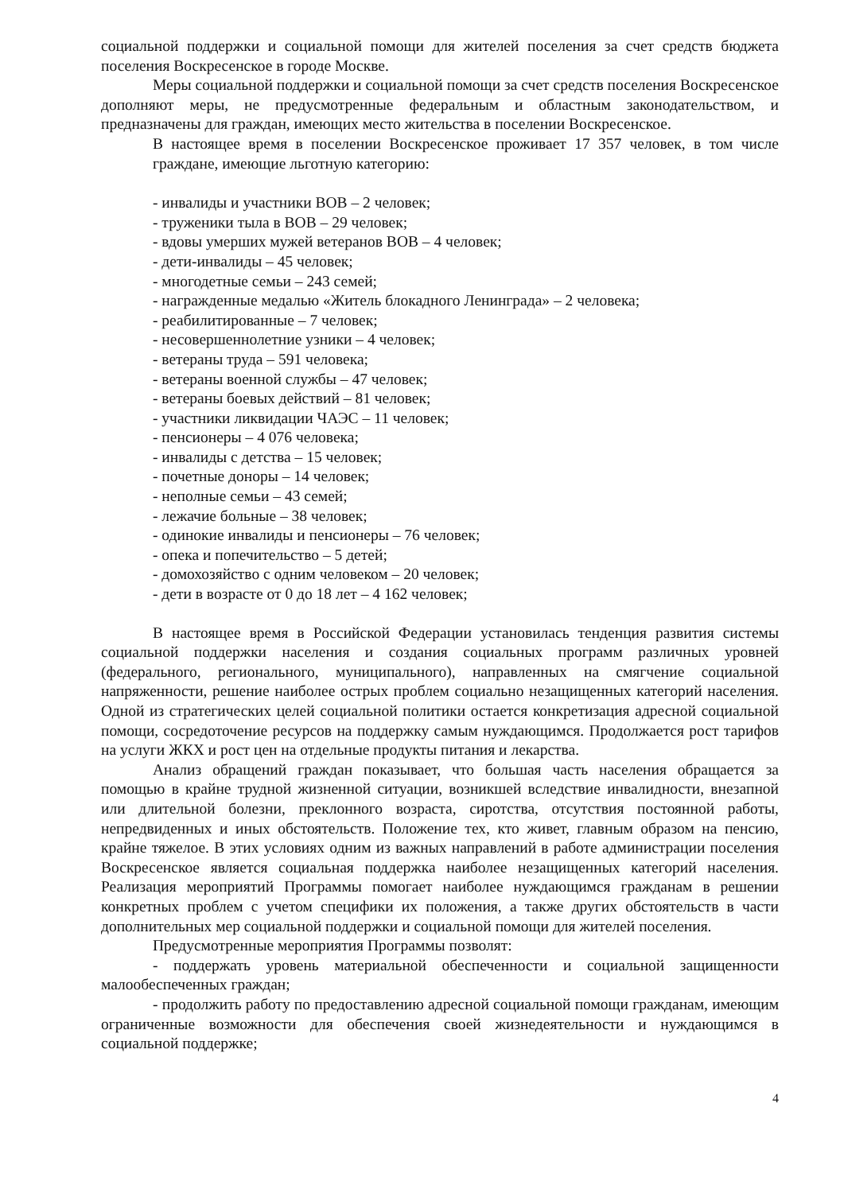социальной поддержки и социальной помощи для жителей поселения за счет средств бюджета поселения Воскресенское в городе Москве.
Меры социальной поддержки и социальной помощи за счет средств поселения Воскресенское дополняют меры, не предусмотренные федеральным и областным законодательством, и предназначены для граждан, имеющих место жительства в поселении Воскресенское.
В настоящее время в поселении Воскресенское проживает 17 357 человек, в том числе граждане, имеющие льготную категорию:
- инвалиды и участники ВОВ – 2 человек;
- труженики тыла в ВОВ – 29 человек;
- вдовы умерших мужей ветеранов ВОВ – 4 человек;
- дети-инвалиды – 45 человек;
- многодетные семьи – 243 семей;
- награжденные медалью «Житель блокадного Ленинграда» – 2 человека;
- реабилитированные – 7 человек;
- несовершеннолетние узники – 4 человек;
- ветераны труда – 591 человека;
- ветераны военной службы – 47 человек;
- ветераны боевых действий – 81 человек;
- участники ликвидации ЧАЭС – 11 человек;
- пенсионеры – 4 076 человека;
- инвалиды с детства – 15 человек;
- почетные доноры – 14 человек;
- неполные семьи – 43 семей;
- лежачие больные – 38 человек;
- одинокие инвалиды и пенсионеры – 76 человек;
- опека и попечительство – 5 детей;
- домохозяйство с одним человеком – 20 человек;
- дети в возрасте от 0 до 18 лет – 4 162 человек;
В настоящее время в Российской Федерации установилась тенденция развития системы социальной поддержки населения и создания социальных программ различных уровней (федерального, регионального, муниципального), направленных на смягчение социальной напряженности, решение наиболее острых проблем социально незащищенных категорий населения. Одной из стратегических целей социальной политики остается конкретизация адресной социальной помощи, сосредоточение ресурсов на поддержку самым нуждающимся. Продолжается рост тарифов на услуги ЖКХ и рост цен на отдельные продукты питания и лекарства.
Анализ обращений граждан показывает, что большая часть населения обращается за помощью в крайне трудной жизненной ситуации, возникшей вследствие инвалидности, внезапной или длительной болезни, преклонного возраста, сиротства, отсутствия постоянной работы, непредвиденных и иных обстоятельств. Положение тех, кто живет, главным образом на пенсию, крайне тяжелое. В этих условиях одним из важных направлений в работе администрации поселения Воскресенское является социальная поддержка наиболее незащищенных категорий населения. Реализация мероприятий Программы помогает наиболее нуждающимся гражданам в решении конкретных проблем с учетом специфики их положения, а также других обстоятельств в части дополнительных мер социальной поддержки и социальной помощи для жителей поселения.
Предусмотренные мероприятия Программы позволят:
- поддержать уровень материальной обеспеченности и социальной защищенности малообеспеченных граждан;
- продолжить работу по предоставлению адресной социальной помощи гражданам, имеющим ограниченные возможности для обеспечения своей жизнедеятельности и нуждающимся в социальной поддержке;
4